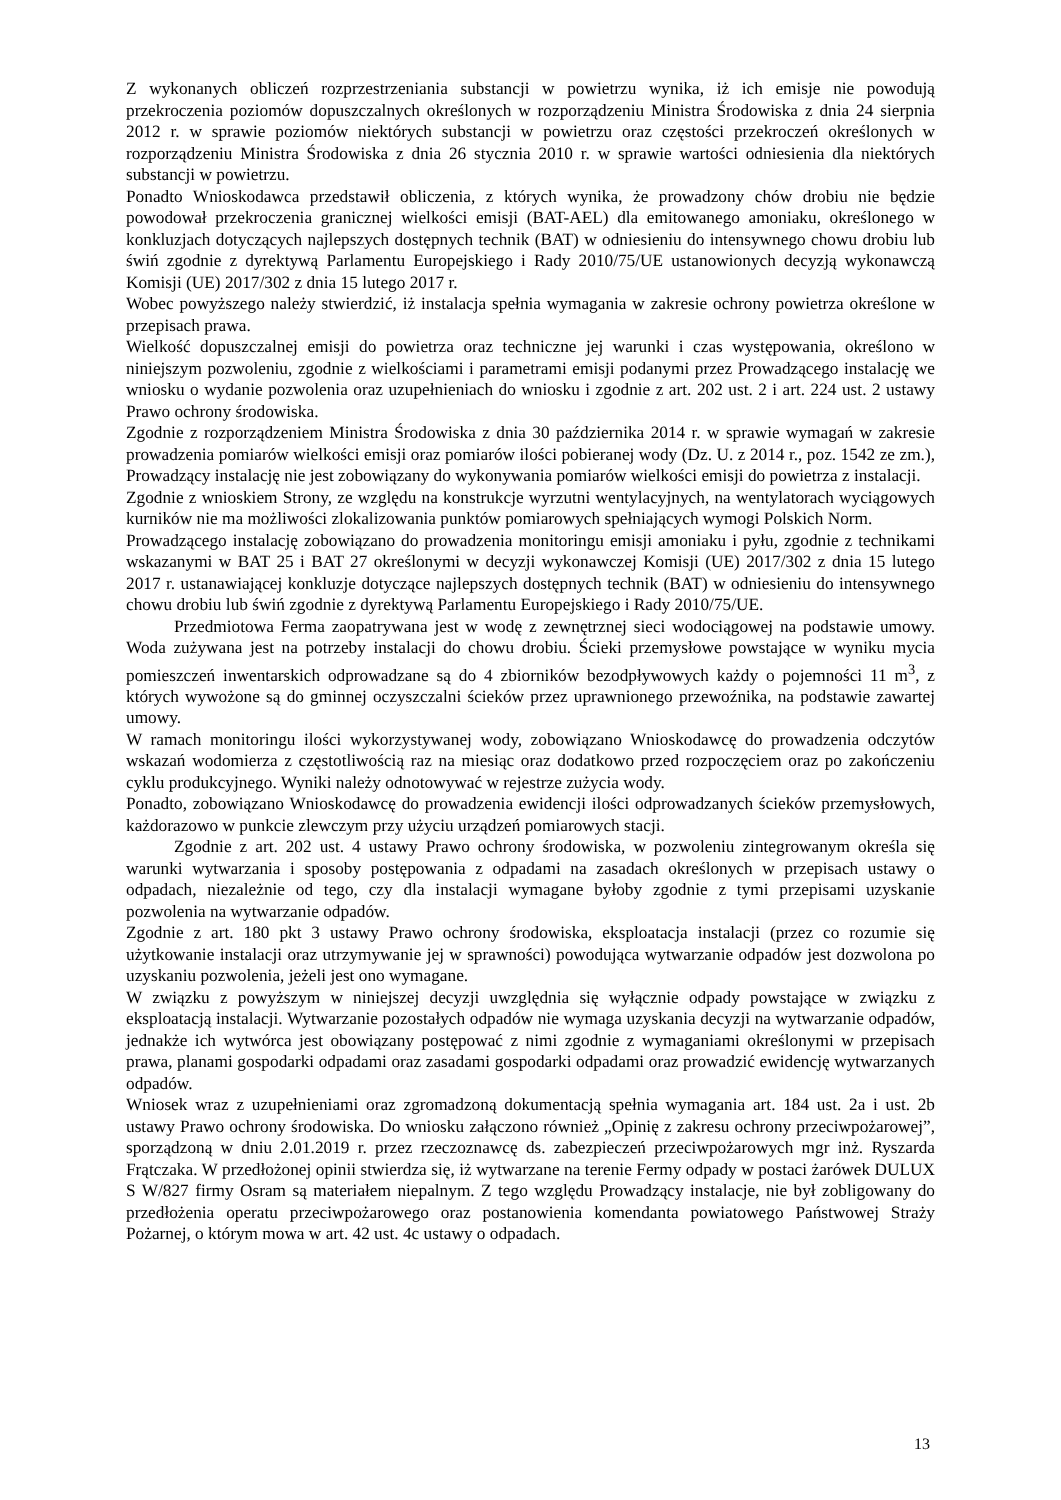Z wykonanych obliczeń rozprzestrzeniania substancji w powietrzu wynika, iż ich emisje nie powodują przekroczenia poziomów dopuszczalnych określonych w rozporządzeniu Ministra Środowiska z dnia 24 sierpnia 2012 r. w sprawie poziomów niektórych substancji w powietrzu oraz częstości przekroczeń określonych w rozporządzeniu Ministra Środowiska z dnia 26 stycznia 2010 r. w sprawie wartości odniesienia dla niektórych substancji w powietrzu.
Ponadto Wnioskodawca przedstawił obliczenia, z których wynika, że prowadzony chów drobiu nie będzie powodował przekroczenia granicznej wielkości emisji (BAT-AEL) dla emitowanego amoniaku, określonego w konkluzjach dotyczących najlepszych dostępnych technik (BAT) w odniesieniu do intensywnego chowu drobiu lub świń zgodnie z dyrektywą Parlamentu Europejskiego i Rady 2010/75/UE ustanowionych decyzją wykonawczą Komisji (UE) 2017/302 z dnia 15 lutego 2017 r.
Wobec powyższego należy stwierdzić, iż instalacja spełnia wymagania w zakresie ochrony powietrza określone w przepisach prawa.
Wielkość dopuszczalnej emisji do powietrza oraz techniczne jej warunki i czas występowania, określono w niniejszym pozwoleniu, zgodnie z wielkościami i parametrami emisji podanymi przez Prowadzącego instalację we wniosku o wydanie pozwolenia oraz uzupełnieniach do wniosku i zgodnie z art. 202 ust. 2 i art. 224 ust. 2 ustawy Prawo ochrony środowiska.
Zgodnie z rozporządzeniem Ministra Środowiska z dnia 30 października 2014 r. w sprawie wymagań w zakresie prowadzenia pomiarów wielkości emisji oraz pomiarów ilości pobieranej wody (Dz. U. z 2014 r., poz. 1542 ze zm.), Prowadzący instalację nie jest zobowiązany do wykonywania pomiarów wielkości emisji do powietrza z instalacji.
Zgodnie z wnioskiem Strony, ze względu na konstrukcje wyrzutni wentylacyjnych, na wentylatorach wyciągowych kurników nie ma możliwości zlokalizowania punktów pomiarowych spełniających wymogi Polskich Norm.
Prowadzącego instalację zobowiązano do prowadzenia monitoringu emisji amoniaku i pyłu, zgodnie z technikami wskazanymi w BAT 25 i BAT 27 określonymi w decyzji wykonawczej Komisji (UE) 2017/302 z dnia 15 lutego 2017 r. ustanawiającej konkluzje dotyczące najlepszych dostępnych technik (BAT) w odniesieniu do intensywnego chowu drobiu lub świń zgodnie z dyrektywą Parlamentu Europejskiego i Rady 2010/75/UE.
Przedmiotowa Ferma zaopatrywana jest w wodę z zewnętrznej sieci wodociągowej na podstawie umowy. Woda zużywana jest na potrzeby instalacji do chowu drobiu. Ścieki przemysłowe powstające w wyniku mycia pomieszczeń inwentarskich odprowadzane są do 4 zbiorników bezodpływowych każdy o pojemności 11 m<sup>3</sup>, z których wywożone są do gminnej oczyszczalni ścieków przez uprawnionego przewoźnika, na podstawie zawartej umowy.
W ramach monitoringu ilości wykorzystywanej wody, zobowiązano Wnioskodawcę do prowadzenia odczytów wskazań wodomierza z częstotliwością raz na miesiąc oraz dodatkowo przed rozpoczęciem oraz po zakończeniu cyklu produkcyjnego. Wyniki należy odnotowywać w rejestrze zużycia wody.
Ponadto, zobowiązano Wnioskodawcę do prowadzenia ewidencji ilości odprowadzanych ścieków przemysłowych, każdorazowo w punkcie zlewczym przy użyciu urządzeń pomiarowych stacji.
Zgodnie z art. 202 ust. 4 ustawy Prawo ochrony środowiska, w pozwoleniu zintegrowanym określa się warunki wytwarzania i sposoby postępowania z odpadami na zasadach określonych w przepisach ustawy o odpadach, niezależnie od tego, czy dla instalacji wymagane byłoby zgodnie z tymi przepisami uzyskanie pozwolenia na wytwarzanie odpadów.
Zgodnie z art. 180 pkt 3 ustawy Prawo ochrony środowiska, eksploatacja instalacji (przez co rozumie się użytkowanie instalacji oraz utrzymywanie jej w sprawności) powodująca wytwarzanie odpadów jest dozwolona po uzyskaniu pozwolenia, jeżeli jest ono wymagane.
W związku z powyższym w niniejszej decyzji uwzględnia się wyłącznie odpady powstające w związku z eksploatacją instalacji. Wytwarzanie pozostałych odpadów nie wymaga uzyskania decyzji na wytwarzanie odpadów, jednakże ich wytwórca jest obowiązany postępować z nimi zgodnie z wymaganiami określonymi w przepisach prawa, planami gospodarki odpadami oraz zasadami gospodarki odpadami oraz prowadzić ewidencję wytwarzanych odpadów.
Wniosek wraz z uzupełnieniami oraz zgromadzoną dokumentacją spełnia wymagania art. 184 ust. 2a i ust. 2b ustawy Prawo ochrony środowiska. Do wniosku załączono również „Opinię z zakresu ochrony przeciwpożarowej”, sporządzoną w dniu 2.01.2019 r. przez rzeczoznawcę ds. zabezpieczeń przeciwpożarowych mgr inż. Ryszarda Frątczaka. W przedłożonej opinii stwierdza się, iż wytwarzane na terenie Fermy odpady w postaci żarówek DULUX S W/827 firmy Osram są materiałem niepalnym. Z tego względu Prowadzący instalacje, nie był zobligowany do przedłożenia operatu przeciwpożarowego oraz postanowienia komendanta powiatowego Państwowej Straży Pożarnej, o którym mowa w art. 42 ust. 4c ustawy o odpadach.
13